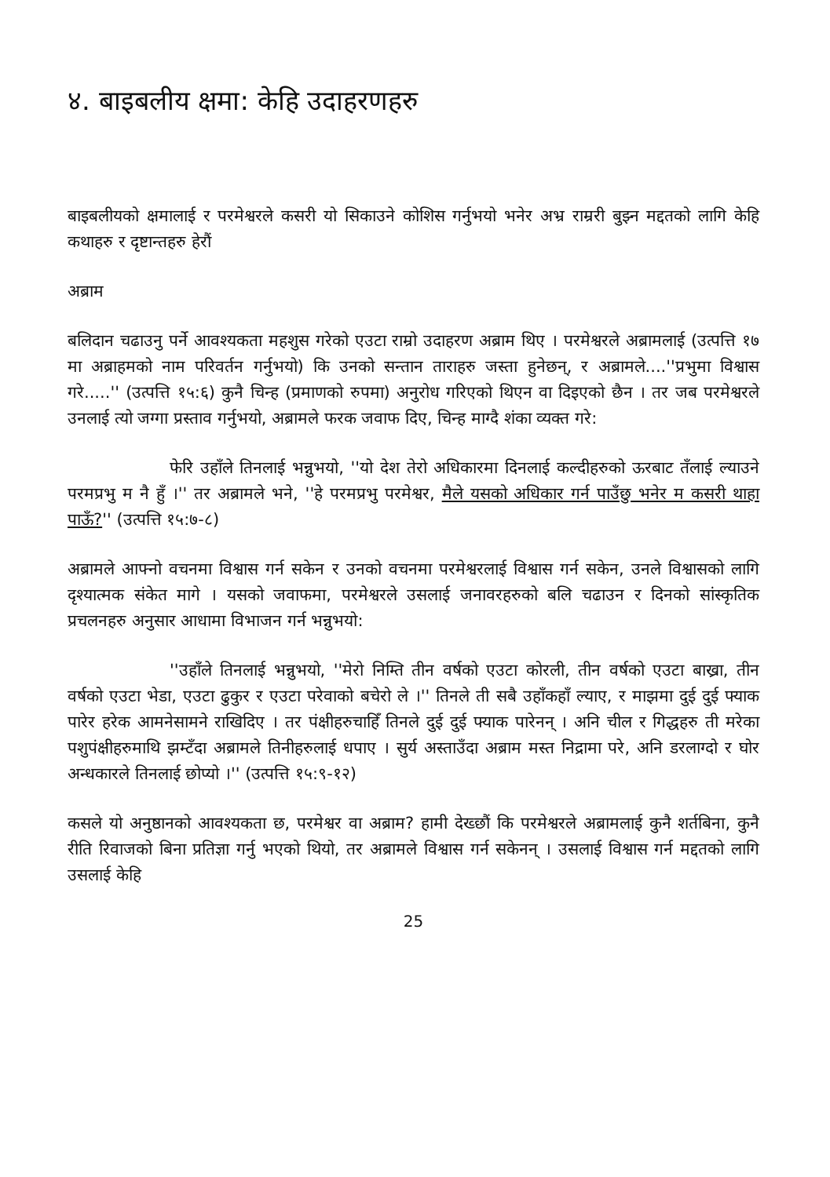४. बाइबलीय क्षमा: केहि उदाहरणहरु
बाइबलीयको क्षमालाई र परमेश्वरले कसरी यो सिकाउने कोशिस गर्नुभयो भनेर अभ्र राम्ररी बुझ्न मद्दतको लागि केहि कथाहरु र दृष्टान्तहरु हेरौं
अब्राम
बलिदान चढाउनु पर्ने आवश्यकता महशुस गरेको एउटा राम्रो उदाहरण अब्राम थिए । परमेश्वरले अब्रामलाई (उत्पत्ति १७ मा अब्राहमको नाम परिवर्तन गर्नुभयो) कि उनको सन्तान ताराहरु जस्ता हुनेछन्, र अब्रामले....''प्रभुमा विश्वास गरे.....'' (उत्पत्ति १५:६) कुनै चिन्ह (प्रमाणको रुपमा) अनुरोध गरिएको थिएन वा दिइएको छैन । तर जब परमेश्वरले उनलाई त्यो जग्गा प्रस्ताव गर्नुभयो, अब्रामले फरक जवाफ दिए, चिन्ह माग्दै शंका व्यक्त गरे:
फेरि उहाँले तिनलाई भन्नुभयो, ''यो देश तेरो अधिकारमा दिनलाई कल्दीहरुको ऊरबाट तँलाई ल्याउने परमप्रभु म नै हुँ ।'' तर अब्रामले भने, ''हे परमप्रभु परमेश्वर, मैले यसको अधिकार गर्न पाउँछु भनेर म कसरी थाहा पाऊँ?'' (उत्पत्ति १५:७-८)
अब्रामले आफ्नो वचनमा विश्वास गर्न सकेन र उनको वचनमा परमेश्वरलाई विश्वास गर्न सकेन, उनले विश्वासको लागि दृश्यात्मक संकेत मागे । यसको जवाफमा, परमेश्वरले उसलाई जनावरहरुको बलि चढाउन र दिनको सांस्कृतिक प्रचलनहरु अनुसार आधामा विभाजन गर्न भन्नुभयो:
''उहाँले तिनलाई भन्नुभयो, ''मेरो निम्ति तीन वर्षको एउटा कोरली, तीन वर्षको एउटा बाख्रा, तीन वर्षको एउटा भेडा, एउटा ढुकुर र एउटा परेवाको बचेरो ले ।'' तिनले ती सबै उहाँकहाँ ल्याए, र माझमा दुई दुई फ्याक पारेर हरेक आमनेसामने राखिदिए । तर पंक्षीहरुचाहिँ तिनले दुई दुई फ्याक पारेनन् । अनि चील र गिद्धहरु ती मरेका पशुपंक्षीहरुमाथि झम्टँदा अब्रामले तिनीहरुलाई धपाए । सुर्य अस्ताउँदा अब्राम मस्त निद्रामा परे, अनि डरलाग्दो र घोर अन्धकारले तिनलाई छोप्यो ।'' (उत्पत्ति १५:९-१२)
कसले यो अनुष्ठानको आवश्यकता छ, परमेश्वर वा अब्राम? हामी देख्छौं कि परमेश्वरले अब्रामलाई कुनै शर्तबिना, कुनै रीति रिवाजको बिना प्रतिज्ञा गर्नु भएको थियो, तर अब्रामले विश्वास गर्न सकेनन् । उसलाई विश्वास गर्न मद्दतको लागि उसलाई केहि
25